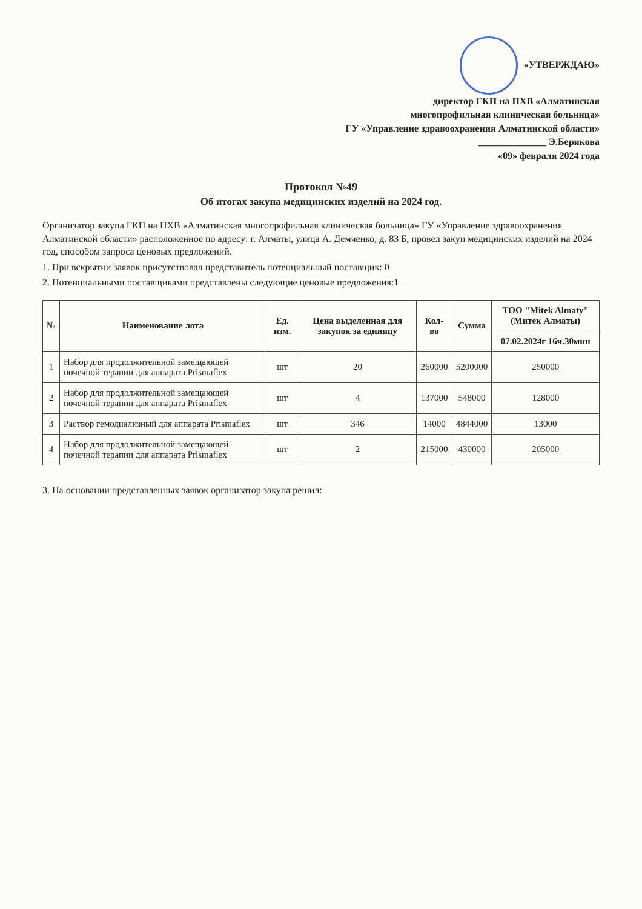«УТВЕРЖДАЮ»
директор ГКП на ПХВ «Алматинская
многопрофильная клиническая больница»
ГУ «Управление здравоохранения Алматинской области»
______________ Э.Берикова
«09» февраля 2024 года
Протокол №49
Об итогах закупа медицинских изделий на 2024 год.
Организатор закупа ГКП на ПХВ «Алматинская многопрофильная клиническая больница» ГУ «Управление здравоохранения Алматинской области» расположенное по адресу: г. Алматы, улица А. Демченко, д. 83 Б, провел закуп медицинских изделий на 2024 год, способом запроса ценовых предложений.
1. При вскрытии заявок присутствовал представитель потенциальный поставщик: 0
2. Потенциальными поставщиками представлены следующие ценовые предложения:1
| № | Наименование лота | Ед. изм. | Цена выделенная для закупок за единицу | Кол-во | Сумма | ТОО "Mitek Almaty"(Митек Алматы) |
| --- | --- | --- | --- | --- | --- | --- |
| | | | | | | 07.02.2024г 16ч.30мин |
| 1 | Набор для продолжительной замещающей почечной терапии для аппарата Prismaflex | шт | 20 | 260000 | 5200000 | 250000 |
| 2 | Набор для продолжительной замещающей почечной терапии для аппарата Prismaflex | шт | 4 | 137000 | 548000 | 128000 |
| 3 | Раствор гемодиализный для аппарата Prismaflex | шт | 346 | 14000 | 4844000 | 13000 |
| 4 | Набор для продолжительной замещающей почечной терапии для аппарата Prismaflex | шт | 2 | 215000 | 430000 | 205000 |
3. На основании представленных заявок организатор закупа решил: